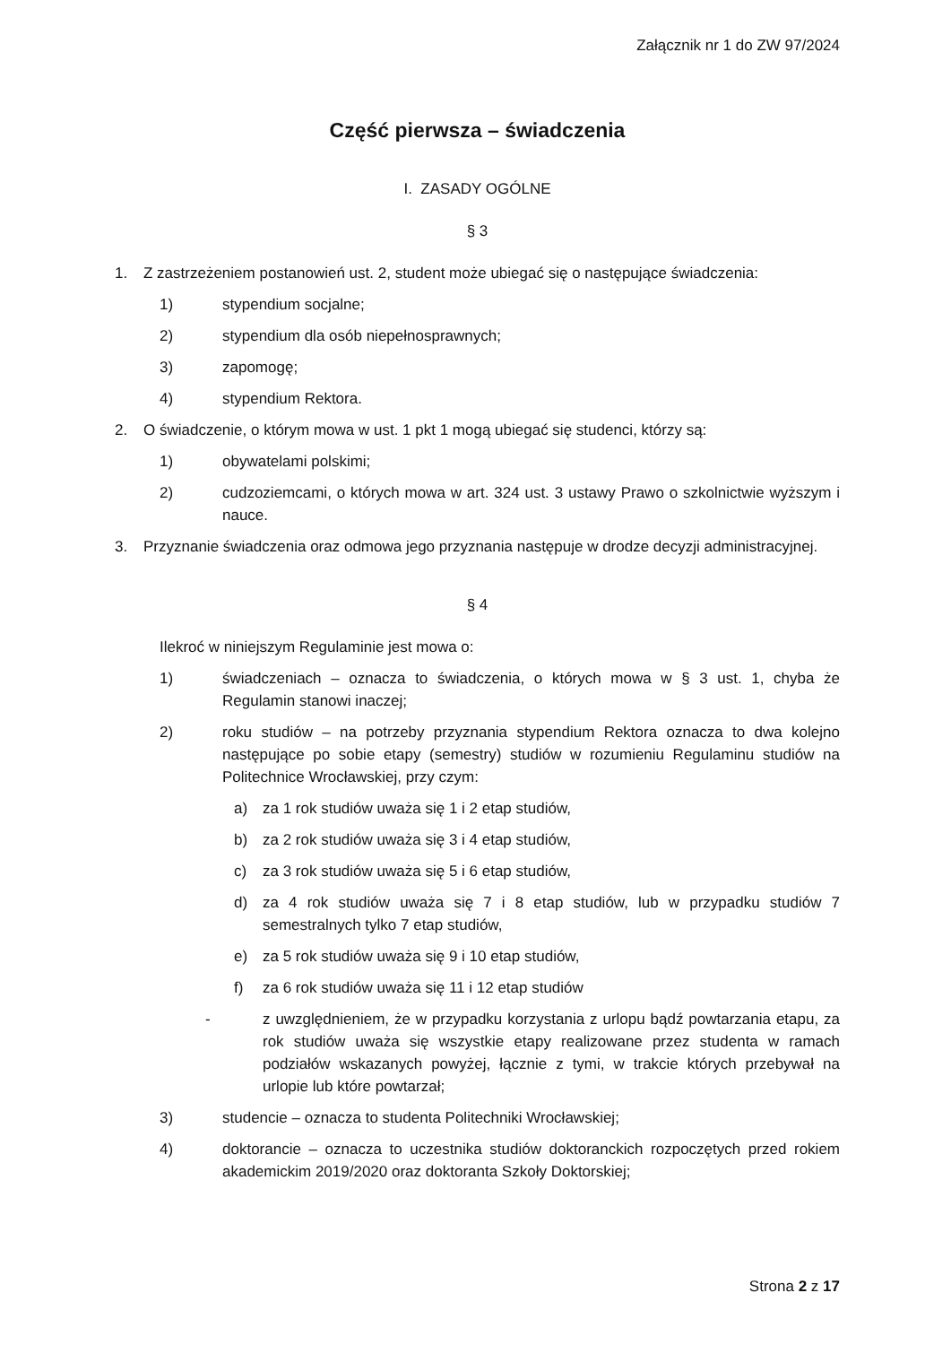Załącznik nr 1 do ZW 97/2024
Część pierwsza – świadczenia
I. ZASADY OGÓLNE
§ 3
1. Z zastrzeżeniem postanowień ust. 2, student może ubiegać się o następujące świadczenia:
1) stypendium socjalne;
2) stypendium dla osób niepełnosprawnych;
3) zapomogę;
4) stypendium Rektora.
2. O świadczenie, o którym mowa w ust. 1 pkt 1 mogą ubiegać się studenci, którzy są:
1) obywatelami polskimi;
2) cudzoziemcami, o których mowa w art. 324 ust. 3 ustawy Prawo o szkolnictwie wyższym i nauce.
3. Przyznanie świadczenia oraz odmowa jego przyznania następuje w drodze decyzji administracyjnej.
§ 4
Ilekroć w niniejszym Regulaminie jest mowa o:
1) świadczeniach – oznacza to świadczenia, o których mowa w § 3 ust. 1, chyba że Regulamin stanowi inaczej;
2) roku studiów – na potrzeby przyznania stypendium Rektora oznacza to dwa kolejno następujące po sobie etapy (semestry) studiów w rozumieniu Regulaminu studiów na Politechnice Wrocławskiej, przy czym:
a) za 1 rok studiów uważa się 1 i 2 etap studiów,
b) za 2 rok studiów uważa się 3 i 4 etap studiów,
c) za 3 rok studiów uważa się 5 i 6 etap studiów,
d) za 4 rok studiów uważa się 7 i 8 etap studiów, lub w przypadku studiów 7 semestralnych tylko 7 etap studiów,
e) za 5 rok studiów uważa się 9 i 10 etap studiów,
f) za 6 rok studiów uważa się 11 i 12 etap studiów
- z uwzględnieniem, że w przypadku korzystania z urlopu bądź powtarzania etapu, za rok studiów uważa się wszystkie etapy realizowane przez studenta w ramach podziałów wskazanych powyżej, łącznie z tymi, w trakcie których przebywał na urlopie lub które powtarzał;
3) studencie – oznacza to studenta Politechniki Wrocławskiej;
4) doktorancie – oznacza to uczestnika studiów doktoranckich rozpoczętych przed rokiem akademickim 2019/2020 oraz doktoranta Szkoły Doktorskiej;
Strona 2 z 17